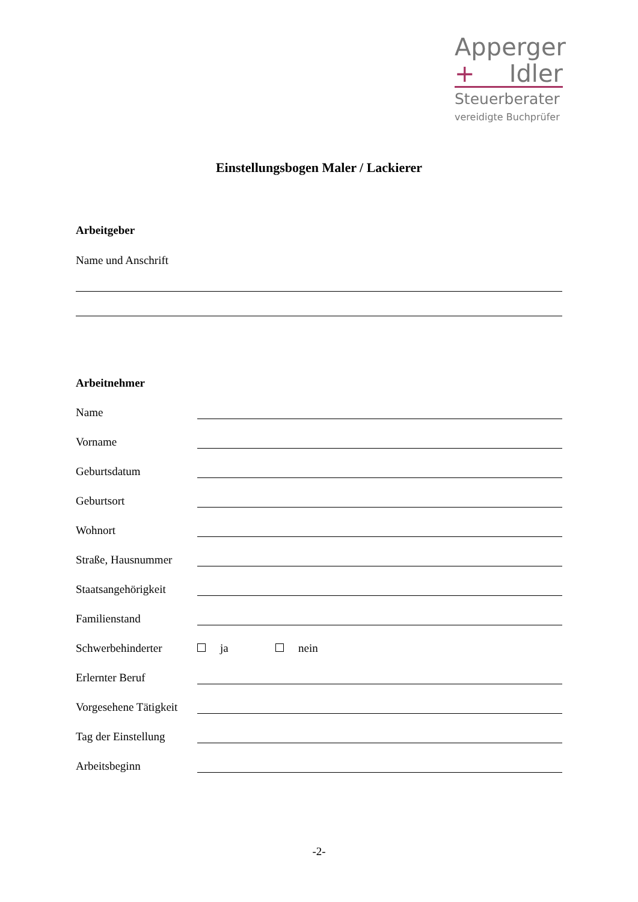Apperger
+ Idler
Steuerberater
vereidigte Buchprüfer
Einstellungsbogen Maler / Lackierer
Arbeitgeber
Name und Anschrift
Arbeitnehmer
Name
Vorname
Geburtsdatum
Geburtsort
Wohnort
Straße, Hausnummer
Staatsangehörigkeit
Familienstand
Schwerbehinderter ja nein
Erlernter Beruf
Vorgesehene Tätigkeit
Tag der Einstellung
Arbeitsbeginn
-2-